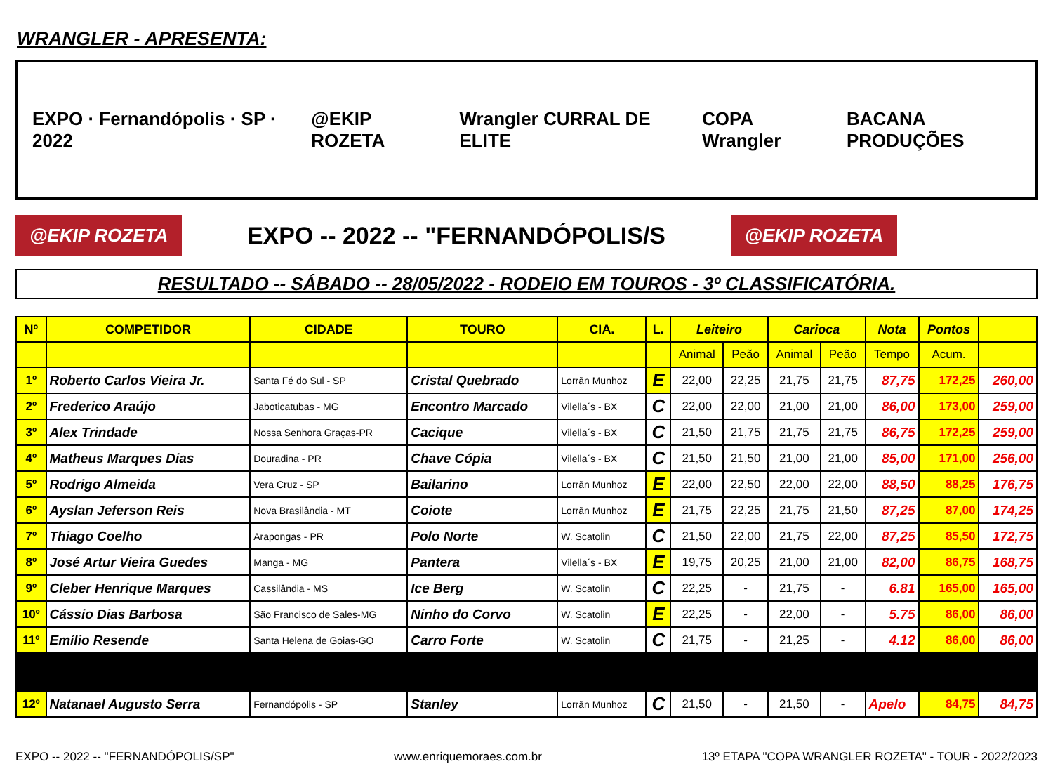WRANGLER - APRESENTA:
EXPO · Fernandópolis · SP · 2022
@EKIP ROZETA Wrangler CURRAL DE ELITE COPA Wrangler BACANA PRODUÇÕES
@EKIP ROZETA
EXPO -- 2022 -- "FERNANDÓPOLIS/S
@EKIP ROZETA
RESULTADO -- SÁBADO -- 28/05/2022 - RODEIO EM TOUROS - 3º CLASSIFICATÓRIA.
| Nº | COMPETIDOR | CIDADE | TOURO | CIA. | L. | Leiteiro | | Carioca | | Nota | Pontos | |
| --- | --- | --- | --- | --- | --- | --- | --- | --- | --- | --- | --- | --- |
| | | | | | | Animal | Peão | Animal | Peão | Tempo | Acum. | |
| 1º | Roberto Carlos Vieira Jr. | Santa Fé do Sul - SP | Cristal Quebrado | Lorrãn Munhoz | E | 22,00 | 22,25 | 21,75 | 21,75 | 87,75 | 172,25 | 260,00 |
| 2º | Frederico Araújo | Jaboticatubas - MG | Encontro Marcado | Vilella´s - BX | C | 22,00 | 22,00 | 21,00 | 21,00 | 86,00 | 173,00 | 259,00 |
| 3º | Alex Trindade | Nossa Senhora Graças-PR | Cacique | Vilella´s - BX | C | 21,50 | 21,75 | 21,75 | 21,75 | 86,75 | 172,25 | 259,00 |
| 4º | Matheus Marques Dias | Douradina - PR | Chave Cópia | Vilella´s - BX | C | 21,50 | 21,50 | 21,00 | 21,00 | 85,00 | 171,00 | 256,00 |
| 5º | Rodrigo Almeida | Vera Cruz - SP | Bailarino | Lorrãn Munhoz | E | 22,00 | 22,50 | 22,00 | 22,00 | 88,50 | 88,25 | 176,75 |
| 6º | Ayslan Jeferson Reis | Nova Brasilândia - MT | Coiote | Lorrãn Munhoz | E | 21,75 | 22,25 | 21,75 | 21,50 | 87,25 | 87,00 | 174,25 |
| 7º | Thiago Coelho | Arapongas - PR | Polo Norte | W. Scatolin | C | 21,50 | 22,00 | 21,75 | 22,00 | 87,25 | 85,50 | 172,75 |
| 8º | José Artur Vieira Guedes | Manga - MG | Pantera | Vilella´s - BX | E | 19,75 | 20,25 | 21,00 | 21,00 | 82,00 | 86,75 | 168,75 |
| 9º | Cleber Henrique Marques | Cassilândia - MS | Ice Berg | W. Scatolin | C | 22,25 | - | 21,75 | - | 6.81 | 165,00 | 165,00 |
| 10º | Cássio Dias Barbosa | São Francisco de Sales-MG | Ninho do Corvo | W. Scatolin | E | 22,25 | - | 22,00 | - | 5.75 | 86,00 | 86,00 |
| 11º | Emílio Resende | Santa Helena de Goias-GO | Carro Forte | W. Scatolin | C | 21,75 | - | 21,25 | - | 4.12 | 86,00 | 86,00 |
| 12º | Natanael Augusto Serra | Fernandópolis - SP | Stanley | Lorrãn Munhoz | C | 21,50 | - | 21,50 | - | Apelo | 84,75 | 84,75 |
EXPO -- 2022 -- "FERNANDÓPOLIS/SP" www.enriquemoraes.com.br 13º ETAPA "COPA WRANGLER ROZETA" - TOUR - 2022/2023